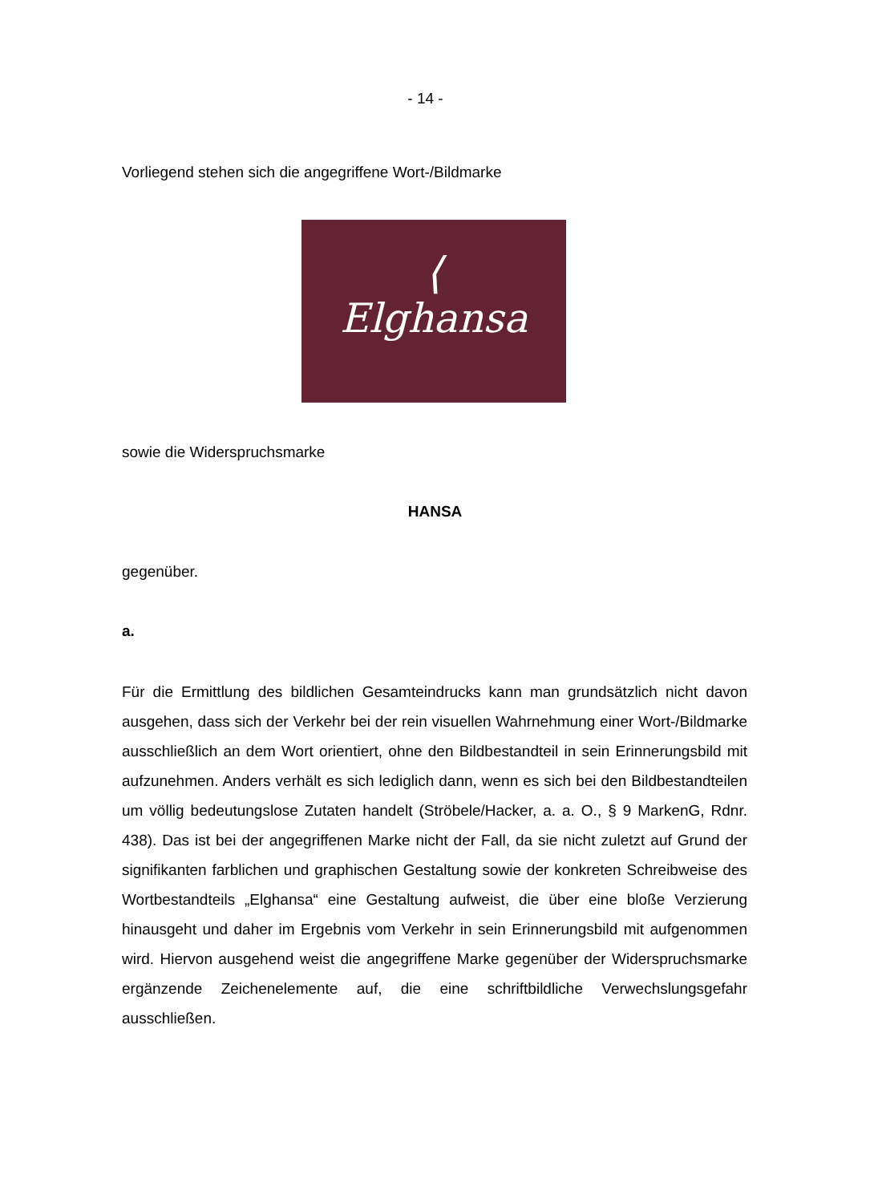- 14 -
Vorliegend stehen sich die angegriffene Wort-/Bildmarke
⟨
Elghansa
sowie die Widerspruchsmarke
HANSA
gegenüber.
a.
Für die Ermittlung des bildlichen Gesamteindrucks kann man grundsätzlich nicht davon ausgehen, dass sich der Verkehr bei der rein visuellen Wahrnehmung einer Wort-/Bildmarke ausschließlich an dem Wort orientiert, ohne den Bildbestandteil in sein Erinnerungsbild mit aufzunehmen. Anders verhält es sich lediglich dann, wenn es sich bei den Bildbestandteilen um völlig bedeutungslose Zutaten handelt (Ströbele/Hacker, a. a. O., § 9 MarkenG, Rdnr. 438). Das ist bei der angegriffenen Marke nicht der Fall, da sie nicht zuletzt auf Grund der signifikanten farblichen und graphischen Gestaltung sowie der konkreten Schreibweise des Wortbestandteils „Elghansa“ eine Gestaltung aufweist, die über eine bloße Verzierung hinausgeht und daher im Ergebnis vom Verkehr in sein Erinnerungsbild mit aufgenommen wird. Hiervon ausgehend weist die angegriffene Marke gegenüber der Widerspruchsmarke ergänzende Zeichenelemente auf, die eine schriftbildliche Verwechslungsgefahr ausschließen.